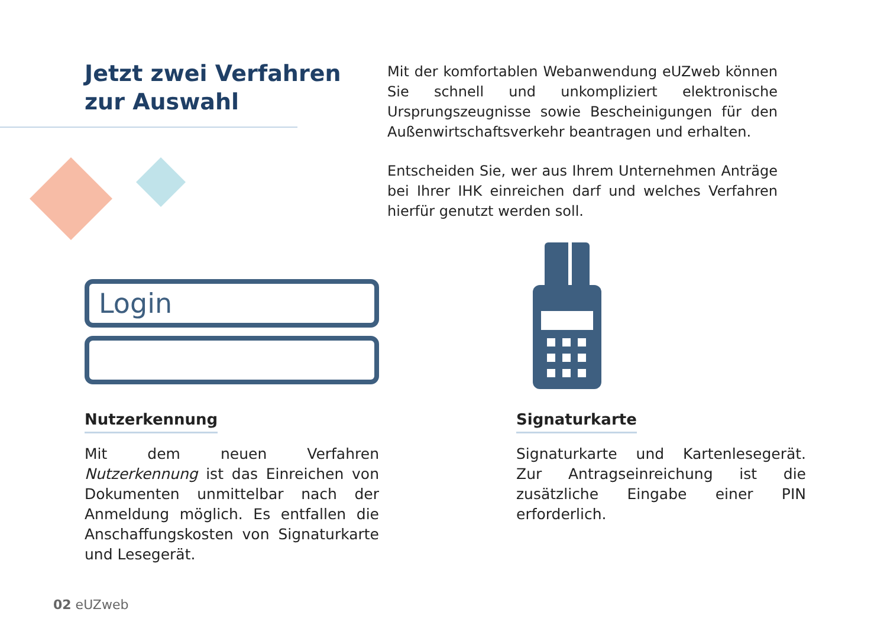Jetzt zwei Verfahren
zur Auswahl
Mit der komfortablen Webanwendung eUZweb können Sie schnell und unkompliziert elektronische Ursprungszeugnisse sowie Bescheinigungen für den Außenwirtschaftsverkehr beantragen und erhalten.
Entscheiden Sie, wer aus Ihrem Unternehmen Anträge bei Ihrer IHK einreichen darf und welches Verfahren hierfür genutzt werden soll.
Login
Nutzerkennung
Mit dem neuen Verfahren Nutzerkennung ist das Einreichen von Dokumenten unmittelbar nach der Anmeldung möglich. Es entfallen die Anschaffungskosten von Signaturkarte und Lesegerät.
Signaturkarte
Signaturkarte und Kartenlesegerät. Zur Antragseinreichung ist die zusätzliche Eingabe einer PIN erforderlich.
02 eUZweb